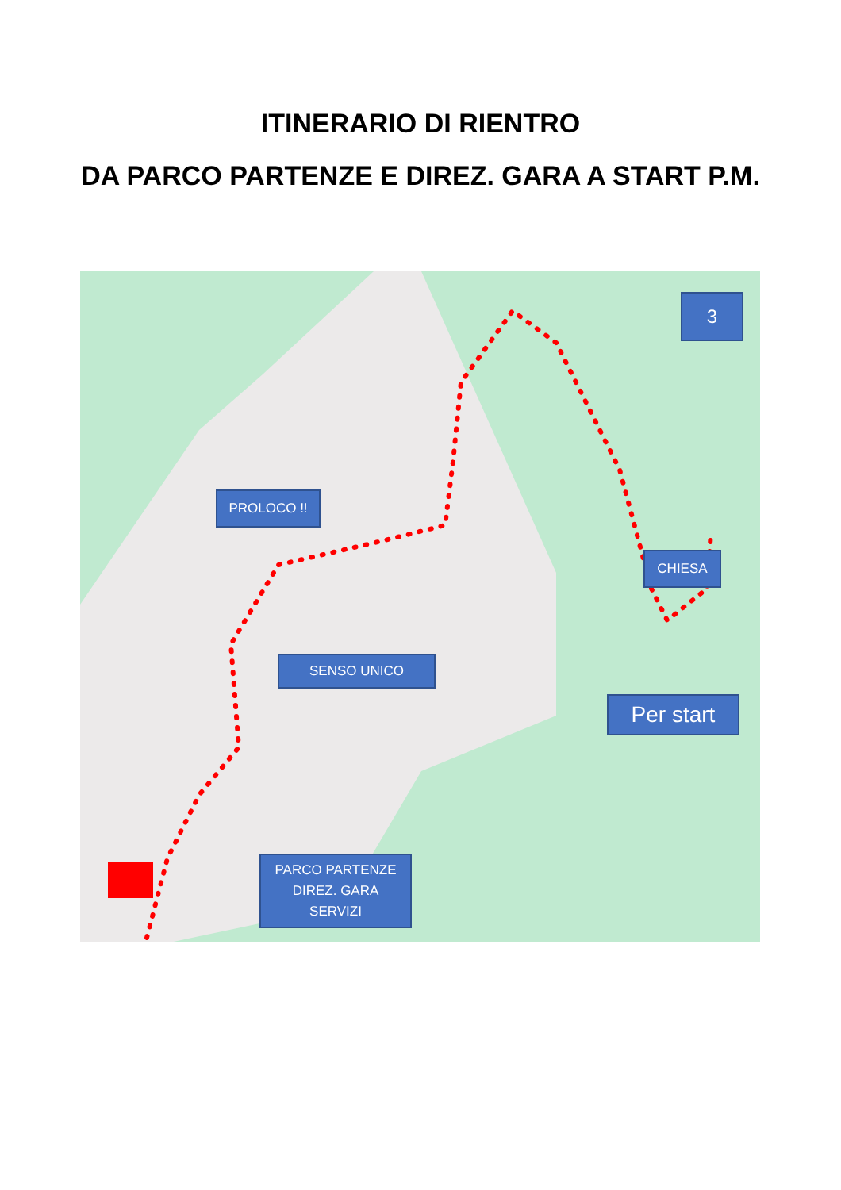ITINERARIO DI RIENTRO
DA PARCO PARTENZE E DIREZ. GARA A START P.M.
PROLOCO !!
CHIESA
3
SENSO UNICO
Per start
PARCO PARTENZE
DIREZ. GARA
SERVIZI